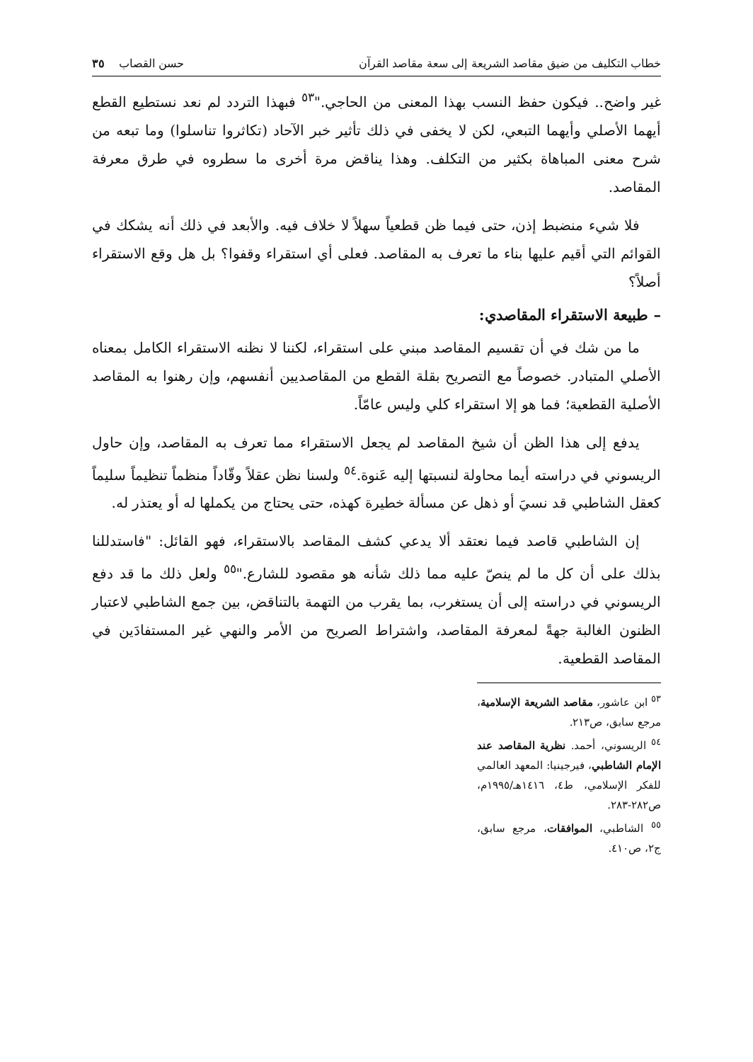خطاب التكليف من ضيق مقاصد الشريعة إلى سعة مقاصد القرآن حسن القصاب ٣٥
غير واضح.. فيكون حفظ النسب بهذا المعنى من الحاجي."<sup>٥٣</sup> فبهذا التردد لم نعد نستطيع القطع أيهما الأصلي وأيهما التبعي، لكن لا يخفى في ذلك تأثير خبر الآحاد (تكاثروا تناسلوا) وما تبعه من شرح معنى المباهاة بكثير من التكلف. وهذا يناقض مرة أخرى ما سطروه في طرق معرفة المقاصد.
فلا شيء منضبط إذن، حتى فيما ظن قطعياً سهلاً لا خلاف فيه. والأبعد في ذلك أنه يشكك في القوائم التي أقيم عليها بناء ما تعرف به المقاصد. فعلى أي استقراء وقفوا؟ بل هل وقع الاستقراء أصلاً؟
– طبيعة الاستقراء المقاصدي:
ما من شك في أن تقسيم المقاصد مبني على استقراء، لكننا لا نظنه الاستقراء الكامل بمعناه الأصلي المتبادر. خصوصاً مع التصريح بقلة القطع من المقاصديين أنفسهم، وإن رهنوا به المقاصد الأصلية القطعية؛ فما هو إلا استقراء كلي وليس عامّاً.
يدفع إلى هذا الظن أن شيخ المقاصد لم يجعل الاستقراء مما تعرف به المقاصد، وإن حاول الريسوني في دراسته أيما محاولة لنسبتها إليه عَنوة.<sup>٥٤</sup> ولسنا نظن عقلاً وقّاداً منظماً تنظيماً سليماً كعقل الشاطبي قد نسيَ أو ذهل عن مسألة خطيرة كهذه، حتى يحتاج من يكملها له أو يعتذر له.
إن الشاطبي قاصد فيما نعتقد ألا يدعي كشف المقاصد بالاستقراء، فهو القائل: "فاستدللنا بذلك على أن كل ما لم ينصّ عليه مما ذلك شأنه هو مقصود للشارع."<sup>٥٥</sup> ولعل ذلك ما قد دفع الريسوني في دراسته إلى أن يستغرب، بما يقرب من التهمة بالتناقض، بين جمع الشاطبي لاعتبار الظنون الغالبة جهةً لمعرفة المقاصد، واشتراط الصريح من الأمر والنهي غير المستفادَين في المقاصد القطعية.
<sup>٥٣</sup> ابن عاشور، مقاصد الشريعة الإسلامية، مرجع سابق، ص٢١٣.
<sup>٥٤</sup> الريسوني، أحمد. نظرية المقاصد عند الإمام الشاطبي، فيرجينيا: المعهد العالمي للفكر الإسلامي، ط٤، ١٤١٦هـ/١٩٩٥م، ص٢٨٢-٢٨٣.
<sup>٥٥</sup> الشاطبي، الموافقات، مرجع سابق، ج٢، ص٤١٠.